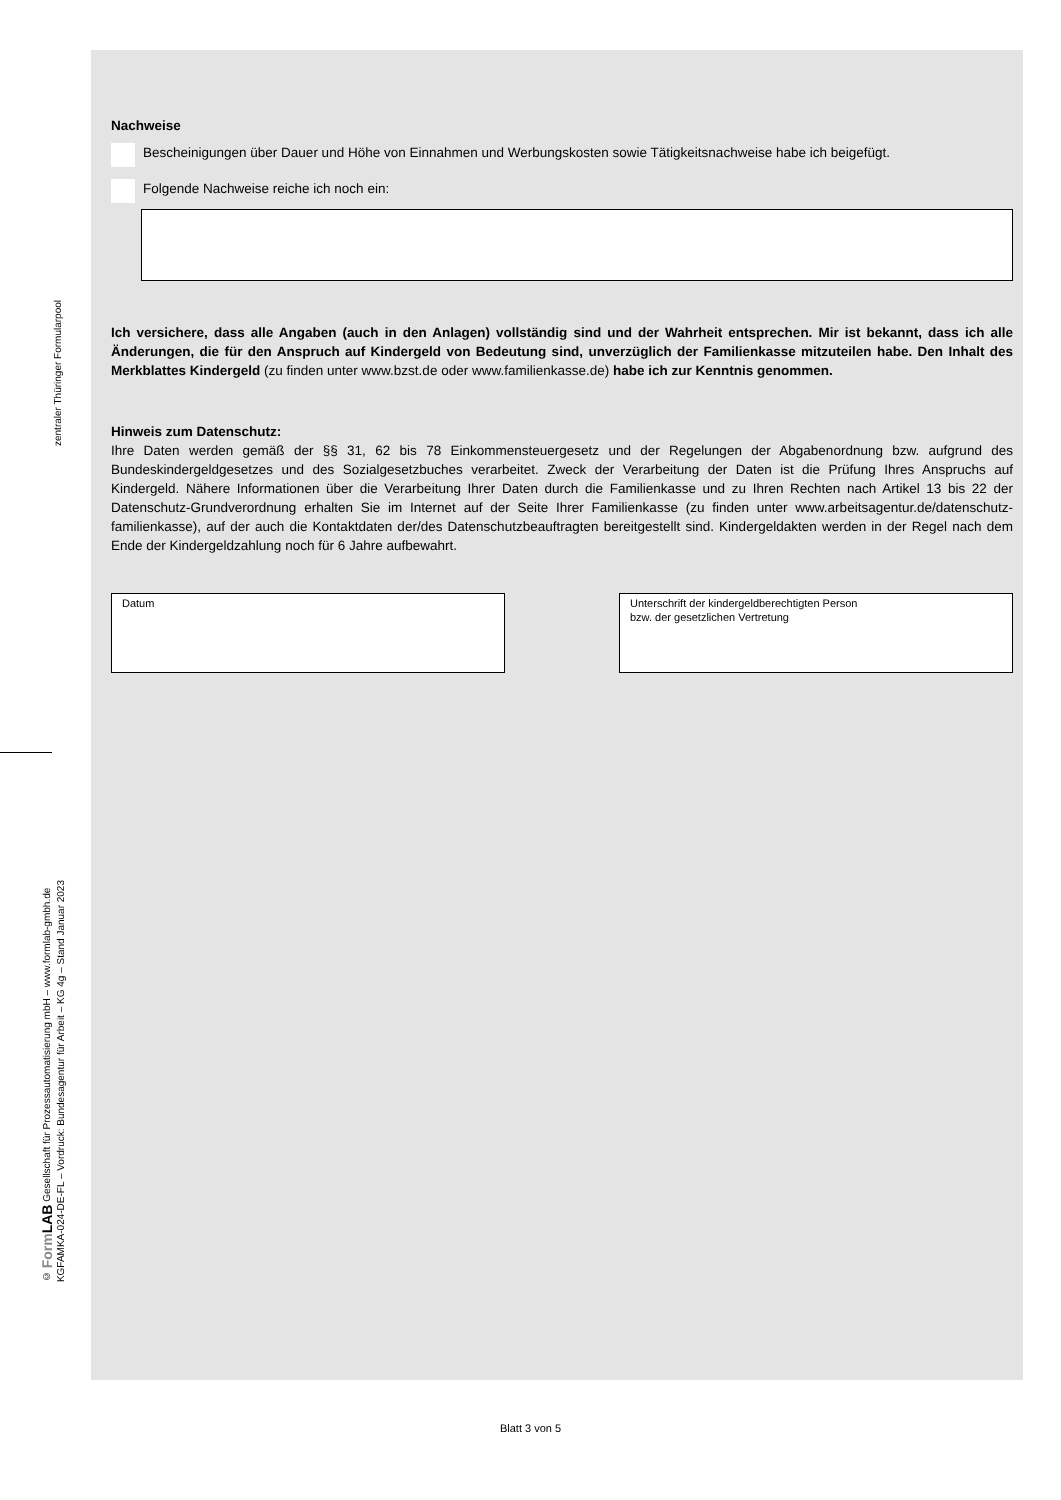zentraler Thüringer Formularpool
© Form LAB Gesellschaft für Prozessautomatisierung mbH – www.formlab-gmbh.de
KGFAMKA-024-DE-FL – Vordruck: Bundesagentur für Arbeit – KG 4g – Stand Januar 2023
Nachweise
Bescheinigungen über Dauer und Höhe von Einnahmen und Werbungskosten sowie Tätigkeitsnachweise habe ich beigefügt.
Folgende Nachweise reiche ich noch ein:
Ich versichere, dass alle Angaben (auch in den Anlagen) vollständig sind und der Wahrheit entsprechen. Mir ist bekannt, dass ich alle Änderungen, die für den Anspruch auf Kindergeld von Bedeutung sind, unverzüglich der Familienkasse mitzuteilen habe. Den Inhalt des Merkblattes Kindergeld (zu finden unter www.bzst.de oder www.familienkasse.de) habe ich zur Kenntnis genommen.
Hinweis zum Datenschutz:
Ihre Daten werden gemäß der §§ 31, 62 bis 78 Einkommensteuergesetz und der Regelungen der Abgabenordnung bzw. aufgrund des Bundeskindergeldgesetzes und des Sozialgesetzbuches verarbeitet. Zweck der Verarbeitung der Daten ist die Prüfung Ihres Anspruchs auf Kindergeld. Nähere Informationen über die Verarbeitung Ihrer Daten durch die Familienkasse und zu Ihren Rechten nach Artikel 13 bis 22 der Datenschutz-Grundverordnung erhalten Sie im Internet auf der Seite Ihrer Familienkasse (zu finden unter www.arbeitsagentur.de/datenschutz-familienkasse), auf der auch die Kontaktdaten der/des Datenschutzbeauftragten bereitgestellt sind. Kindergeldakten werden in der Regel nach dem Ende der Kindergeldzahlung noch für 6 Jahre aufbewahrt.
Datum Unterschrift der kindergeldberechtigten Person
bzw. der gesetzlichen Vertretung
Blatt 3 von 5